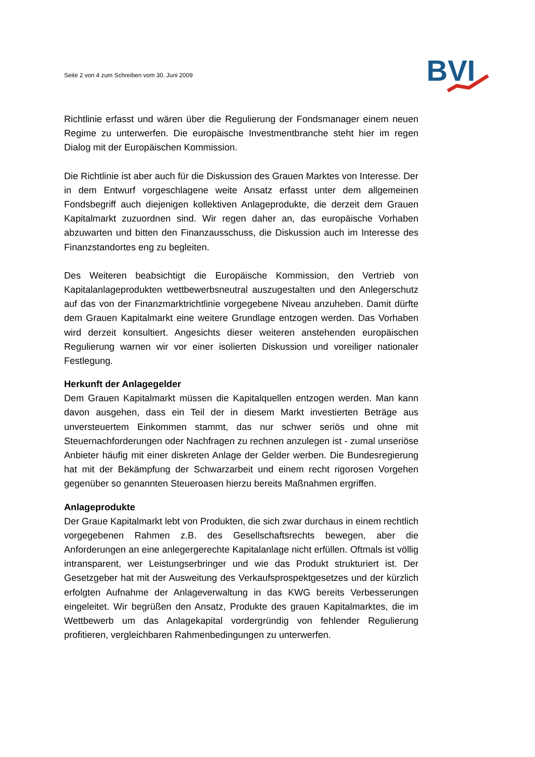Seite 2 von 4 zum Schreiben vom 30. Juni 2009
BVI
Richtlinie erfasst und wären über die Regulierung der Fondsmanager einem neuen Regime zu unterwerfen. Die europäische Investmentbranche steht hier im regen Dialog mit der Europäischen Kommission.
Die Richtlinie ist aber auch für die Diskussion des Grauen Marktes von Interesse. Der in dem Entwurf vorgeschlagene weite Ansatz erfasst unter dem allgemeinen Fondsbegriff auch diejenigen kollektiven Anlageprodukte, die derzeit dem Grauen Kapitalmarkt zuzuordnen sind. Wir regen daher an, das europäische Vorhaben abzuwarten und bitten den Finanzausschuss, die Diskussion auch im Interesse des Finanzstandortes eng zu begleiten.
Des Weiteren beabsichtigt die Europäische Kommission, den Vertrieb von Kapitalanlageprodukten wettbewerbsneutral auszugestalten und den Anlegerschutz auf das von der Finanzmarktrichtlinie vorgegebene Niveau anzuheben. Damit dürfte dem Grauen Kapitalmarkt eine weitere Grundlage entzogen werden. Das Vorhaben wird derzeit konsultiert. Angesichts dieser weiteren anstehenden europäischen Regulierung warnen wir vor einer isolierten Diskussion und voreiliger nationaler Festlegung.
Herkunft der Anlagegelder
Dem Grauen Kapitalmarkt müssen die Kapitalquellen entzogen werden. Man kann davon ausgehen, dass ein Teil der in diesem Markt investierten Beträge aus unversteuertem Einkommen stammt, das nur schwer seriös und ohne mit Steuernachforderungen oder Nachfragen zu rechnen anzulegen ist - zumal unseriöse Anbieter häufig mit einer diskreten Anlage der Gelder werben. Die Bundesregierung hat mit der Bekämpfung der Schwarzarbeit und einem recht rigorosen Vorgehen gegenüber so genannten Steueroasen hierzu bereits Maßnahmen ergriffen.
Anlageprodukte
Der Graue Kapitalmarkt lebt von Produkten, die sich zwar durchaus in einem rechtlich vorgegebenen Rahmen z.B. des Gesellschaftsrechts bewegen, aber die Anforderungen an eine anlegergerechte Kapitalanlage nicht erfüllen. Oftmals ist völlig intransparent, wer Leistungserbringer und wie das Produkt strukturiert ist. Der Gesetzgeber hat mit der Ausweitung des Verkaufsprospektgesetzes und der kürzlich erfolgten Aufnahme der Anlageverwaltung in das KWG bereits Verbesserungen eingeleitet. Wir begrüßen den Ansatz, Produkte des grauen Kapitalmarktes, die im Wettbewerb um das Anlagekapital vordergründig von fehlender Regulierung profitieren, vergleichbaren Rahmenbedingungen zu unterwerfen.